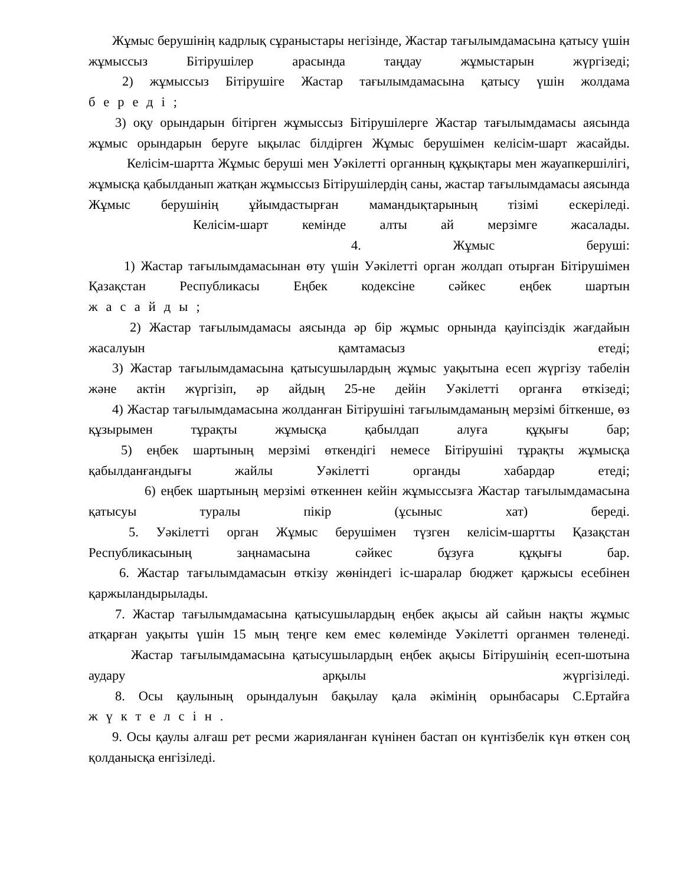Жұмыс берушінің кадрлық сұраныстары негізінде, Жастар тағылымдамасына қатысу үшін жұмыссыз Бітірушілер арасында таңдау жұмыстарын жүргізеді;
2) жұмыссыз Бітірушіге Жастар тағылымдамасына қатысу үшін жолдама
береді;
3) оқу орындарын бітірген жұмыссыз Бітірушілерге Жастар тағылымдамасы аясында жұмыс орындарын беруге ықылас білдірген Жұмыс берушімен келісім-шарт жасайды.
Келісім-шартта Жұмыс беруші мен Уәкілетті органның құқықтары мен жауапкершілігі, жұмысқа қабылданып жатқан жұмыссыз Бітірушілердің саны, жастар тағылымдамасы аясында Жұмыс берушінің ұйымдастырған мамандықтарының тізімі ескеріледі.
Келісім-шарт кемінде алты ай мерзімге жасалады.
4. Жұмыс беруші:
1) Жастар тағылымдамасынан өту үшін Уәкілетті орган жолдап отырған Бітірушімен Қазақстан Республикасы Еңбек кодексіне сәйкес еңбек шартын
жасайды;
2) Жастар тағылымдамасы аясында әр бір жұмыс орнында қауіпсіздік жағдайын жасалуын қамтамасыз етеді;
3) Жастар тағылымдамасына қатысушылардың жұмыс уақытына есеп жүргізу табелін және актін жүргізіп, әр айдың 25-не дейін Уәкілетті органға өткізеді;
4) Жастар тағылымдамасына жолданған Бітірушіні тағылымдаманың мерзімі біткенше, өз құзырымен тұрақты жұмысқа қабылдап алуға құқығы бар;
5) еңбек шартының мерзімі өткендігі немесе Бітірушіні тұрақты жұмысқа қабылданғандығы жайлы Уәкілетті органды хабардар етеді;
6) еңбек шартының мерзімі өткеннен кейін жұмыссызға Жастар тағылымдамасына қатысуы туралы пікір (ұсыныс хат) береді.
5. Уәкілетті орган Жұмыс берушімен түзген келісім-шартты Қазақстан Республикасының заңнамасына сәйкес бұзуға құқығы бар.
6. Жастар тағылымдамасын өткізу жөніндегі іс-шаралар бюджет қаржысы есебінен қаржыландырылады.
7. Жастар тағылымдамасына қатысушылардың еңбек ақысы ай сайын нақты жұмыс атқарған уақыты үшін 15 мың теңге кем емес көлемінде Уәкілетті органмен төленеді.
Жастар тағылымдамасына қатысушылардың еңбек ақысы Бітірушінің есеп-шотына аудару арқылы жүргізіледі.
8. Осы қаулының орындалуын бақылау қала әкімінің орынбасары С.Ертайға
жүктелсін.
9. Осы қаулы алғаш рет ресми жарияланған күнінен бастап он күнтізбелік күн өткен соң қолданысқа енгізіледі.